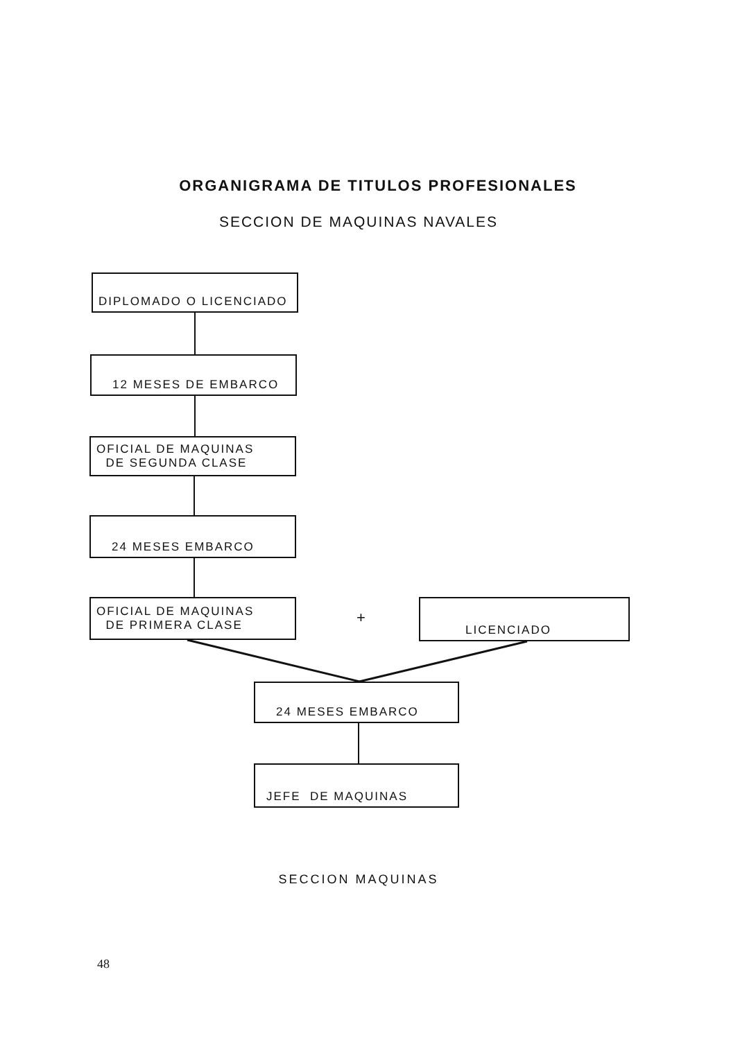ORGANIGRAMA DE TITULOS PROFESIONALES
SECCION DE MAQUINAS NAVALES
DIPLOMADO O LICENCIADO
12 MESES DE EMBARCO
OFICIAL DE MAQUINAS
DE SEGUNDA CLASE
24 MESES EMBARCO
OFICIAL DE MAQUINAS
DE PRIMERA CLASE
+
LICENCIADO
24 MESES EMBARCO
JEFE DE MAQUINAS
SECCION MAQUINAS
48